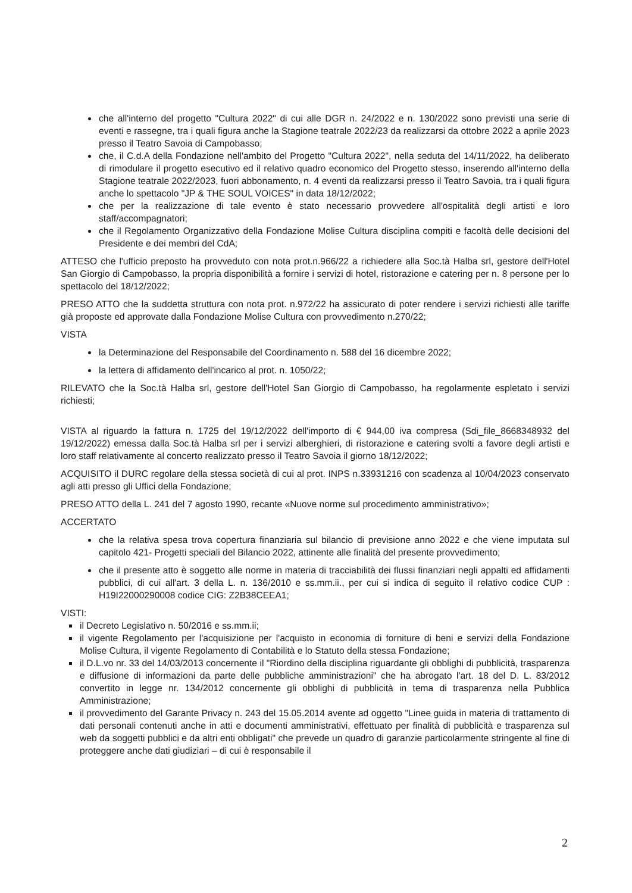che all'interno del progetto "Cultura 2022" di cui alle DGR n. 24/2022 e n. 130/2022 sono previsti una serie di eventi e rassegne, tra i quali figura anche la Stagione teatrale 2022/23 da realizzarsi da ottobre 2022 a aprile 2023 presso il Teatro Savoia di Campobasso;
che, il C.d.A della Fondazione nell'ambito del Progetto "Cultura 2022", nella seduta del 14/11/2022, ha deliberato di rimodulare il progetto esecutivo ed il relativo quadro economico del Progetto stesso, inserendo all'interno della Stagione teatrale 2022/2023, fuori abbonamento, n. 4 eventi da realizzarsi presso il Teatro Savoia, tra i quali figura anche lo spettacolo "JP & THE SOUL VOICES" in data 18/12/2022;
che per la realizzazione di tale evento è stato necessario provvedere all'ospitalità degli artisti e loro staff/accompagnatori;
che il Regolamento Organizzativo della Fondazione Molise Cultura disciplina compiti e facoltà delle decisioni del Presidente e dei membri del CdA;
ATTESO che l'ufficio preposto ha provveduto con nota prot.n.966/22 a richiedere alla Soc.tà Halba srl, gestore dell'Hotel San Giorgio di Campobasso, la propria disponibilità a fornire i servizi di hotel, ristorazione e catering per n. 8 persone per lo spettacolo del 18/12/2022;
PRESO ATTO che la suddetta struttura con nota prot. n.972/22 ha assicurato di poter rendere i servizi richiesti alle tariffe già proposte ed approvate dalla Fondazione Molise Cultura con provvedimento n.270/22;
VISTA
la Determinazione del Responsabile del Coordinamento n. 588 del 16 dicembre 2022;
la lettera di affidamento dell'incarico al prot. n. 1050/22;
RILEVATO che la Soc.tà Halba srl, gestore dell'Hotel San Giorgio di Campobasso, ha regolarmente espletato i servizi richiesti;
VISTA al riguardo la fattura n. 1725 del 19/12/2022 dell'importo di € 944,00 iva compresa (Sdi_file_8668348932 del 19/12/2022) emessa dalla Soc.tà Halba srl per i servizi alberghieri, di ristorazione e catering svolti a favore degli artisti e loro staff relativamente al concerto realizzato presso il Teatro Savoia il giorno 18/12/2022;
ACQUISITO il DURC regolare della stessa società di cui al prot. INPS n.33931216 con scadenza al 10/04/2023 conservato agli atti presso gli Uffici della Fondazione;
PRESO ATTO della L. 241 del 7 agosto 1990, recante «Nuove norme sul procedimento amministrativo»;
ACCERTATO
che la relativa spesa trova copertura finanziaria sul bilancio di previsione anno 2022 e che viene imputata sul capitolo 421- Progetti speciali del Bilancio 2022, attinente alle finalità del presente provvedimento;
che il presente atto è soggetto alle norme in materia di tracciabilità dei flussi finanziari negli appalti ed affidamenti pubblici, di cui all'art. 3 della L. n. 136/2010 e ss.mm.ii., per cui si indica di seguito il relativo codice CUP : H19I22000290008 codice CIG: Z2B38CEEA1;
VISTI:
il Decreto Legislativo n. 50/2016 e ss.mm.ii;
il vigente Regolamento per l'acquisizione per l'acquisto in economia di forniture di beni e servizi della Fondazione Molise Cultura, il vigente Regolamento di Contabilità e lo Statuto della stessa Fondazione;
il D.L.vo nr. 33 del 14/03/2013 concernente il "Riordino della disciplina riguardante gli obblighi di pubblicità, trasparenza e diffusione di informazioni da parte delle pubbliche amministrazioni" che ha abrogato l'art. 18 del D. L. 83/2012 convertito in legge nr. 134/2012 concernente gli obblighi di pubblicità in tema di trasparenza nella Pubblica Amministrazione;
il provvedimento del Garante Privacy n. 243 del 15.05.2014 avente ad oggetto "Linee guida in materia di trattamento di dati personali contenuti anche in atti e documenti amministrativi, effettuato per finalità di pubblicità e trasparenza sul web da soggetti pubblici e da altri enti obbligati" che prevede un quadro di garanzie particolarmente stringente al fine di proteggere anche dati giudiziari – di cui è responsabile il
2